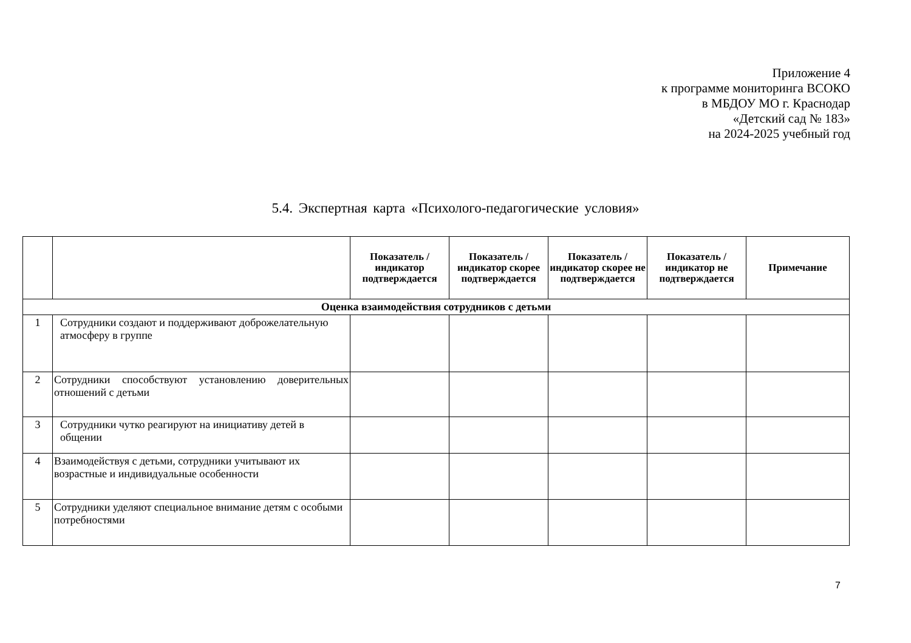Приложение 4
к программе мониторинга ВСОКО
в МБДОУ МО г. Краснодар
«Детский сад № 183»
на 2024-2025 учебный год
5.4. Экспертная карта «Психолого-педагогические условия»
| | | Показатель /индикатор подтверждается | Показатель /индикатор скорее подтверждается | Показатель /индикатор скорее не подтверждается | Показатель /индикатор не подтверждается | Примечание |
| --- | --- | --- | --- | --- | --- | --- |
| Оценка взаимодействия сотрудников с детьми | | | | | | |
| 1 | Сотрудники создают и поддерживают доброжелательную атмосферу в группе | | | | | |
| 2 | Сотрудники способствуют установлению доверительных отношений с детьми | | | | | |
| 3 | Сотрудники чутко реагируют на инициативу детей в общении | | | | | |
| 4 | Взаимодействуя с детьми, сотрудники учитывают их возрастные и индивидуальные особенности | | | | | |
| 5 | Сотрудники уделяют специальное внимание детям с особыми потребностями | | | | | |
7